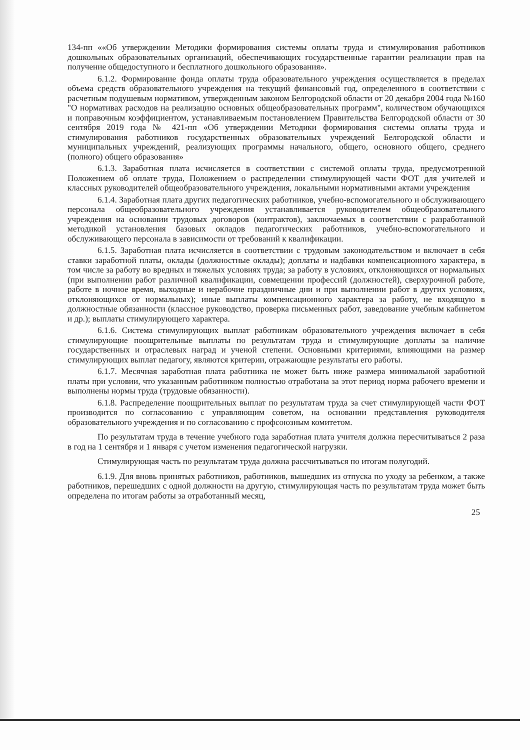134-пп ««Об утверждении Методики формирования системы оплаты труда и стимулирования работников дошкольных образовательных организаций, обеспечивающих государственные гарантии реализации прав на получение общедоступного и бесплатного дошкольного образования».
6.1.2. Формирование фонда оплаты труда образовательного учреждения осуществляется в пределах объема средств образовательного учреждения на текущий финансовый год, определенного в соответствии с расчетным подушевым нормативом, утвержденным законом Белгородской области от 20 декабря 2004 года №160 "О нормативах расходов на реализацию основных общеобразовательных программ", количеством обучающихся и поправочным коэффициентом, устанавливаемым постановлением Правительства Белгородской области от 30 сентября 2019 года № 421-пп «Об утверждении Методики формирования системы оплаты труда и стимулирования работников государственных образовательных учреждений Белгородской области и муниципальных учреждений, реализующих программы начального, общего, основного общего, среднего (полного) общего образования»
6.1.3. Заработная плата исчисляется в соответствии с системой оплаты труда, предусмотренной Положением об оплате труда, Положением о распределении стимулирующей части ФОТ для учителей и классных руководителей общеобразовательного учреждения, локальными нормативными актами учреждения
6.1.4. Заработная плата других педагогических работников, учебно-вспомогательного и обслуживающего персонала общеобразовательного учреждения устанавливается руководителем общеобразовательного учреждения на основании трудовых договоров (контрактов), заключаемых в соответствии с разработанной методикой установления базовых окладов педагогических работников, учебно-вспомогательного и обслуживающего персонала в зависимости от требований к квалификации.
6.1.5. Заработная плата исчисляется в соответствии с трудовым законодательством и включает в себя ставки заработной платы, оклады (должностные оклады); доплаты и надбавки компенсационного характера, в том числе за работу во вредных и тяжелых условиях труда; за работу в условиях, отклоняющихся от нормальных (при выполнении работ различной квалификации, совмещении профессий (должностей), сверхурочной работе, работе в ночное время, выходные и нерабочие праздничные дни и при выполнении работ в других условиях, отклоняющихся от нормальных); иные выплаты компенсационного характера за работу, не входящую в должностные обязанности (классное руководство, проверка письменных работ, заведование учебным кабинетом и др.); выплаты стимулирующего характера.
6.1.6. Система стимулирующих выплат работникам образовательного учреждения включает в себя стимулирующие поощрительные выплаты по результатам труда и стимулирующие доплаты за наличие государственных и отраслевых наград и ученой степени. Основными критериями, влияющими на размер стимулирующих выплат педагогу, являются критерии, отражающие результаты его работы.
6.1.7. Месячная заработная плата работника не может быть ниже размера минимальной заработной платы при условии, что указанным работником полностью отработана за этот период норма рабочего времени и выполнены нормы труда (трудовые обязанности).
6.1.8. Распределение поощрительных выплат по результатам труда за счет стимулирующей части ФОТ производится по согласованию с управляющим советом, на основании представления руководителя образовательного учреждения и по согласованию с профсоюзным комитетом.
По результатам труда в течение учебного года заработная плата учителя должна пересчитываться 2 раза в год на 1 сентября и 1 января с учетом изменения педагогической нагрузки.
Стимулирующая часть по результатам труда должна рассчитываться по итогам полугодий.
6.1.9. Для вновь принятых работников, работников, вышедших из отпуска по уходу за ребенком, а также работников, перешедших с одной должности на другую, стимулирующая часть по результатам труда может быть определена по итогам работы за отработанный месяц,
25